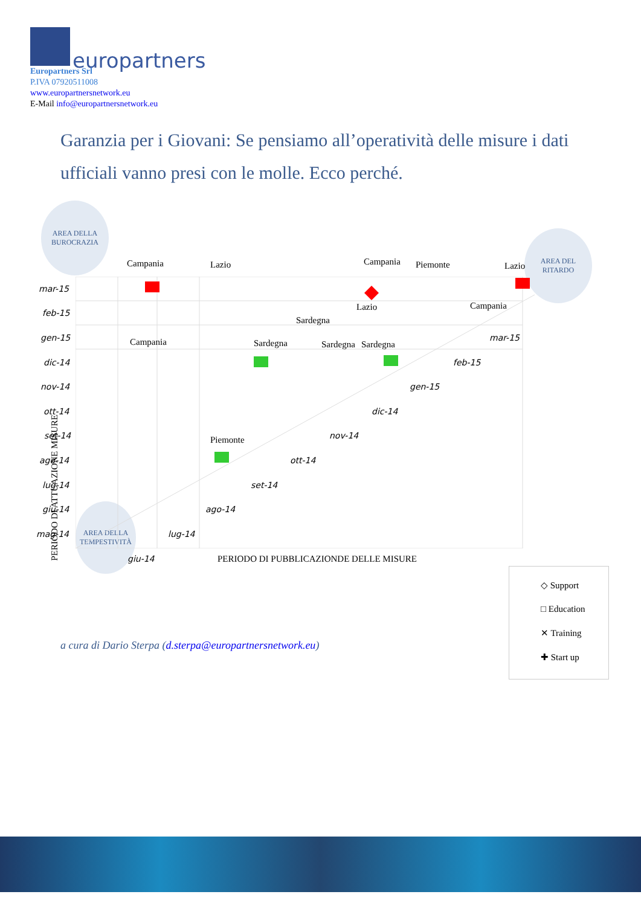europartners
Europartners Srl
P.IVA 07920511008
www.europartnersnetwork.eu
E-Mail info@europartnersnetwork.eu
Garanzia per i Giovani: Se pensiamo all’operatività delle misure i dati ufficiali vanno presi con le molle. Ecco perché.
AREA DELLA BUROCRAZIA
AREA DEL RITARDO
AREA DELLA TEMPESTIVITÀ
Campania Lazio Campania Piemonte Lazio
Lazio Campania
Sardegna
Campania Sardegna Sardegna Sardegna
Piemonte
mar-15
feb-15
gen-15
dic-14
nov-14
ott-14
set-14
ago-14
lug-14
giu-14
mag-14
mar-15
feb-15
gen-15
dic-14
nov-14
ott-14
set-14
ago-14
lug-14
giu-14 PERIODO DI PUBBLICAZIONDE DELLE MISURE
PERIODO DI ATTUAZIONE MISURE
◇ Support
□ Education
✕ Training
✚ Start up
a cura di Dario Sterpa (d.sterpa@europartnersnetwork.eu)